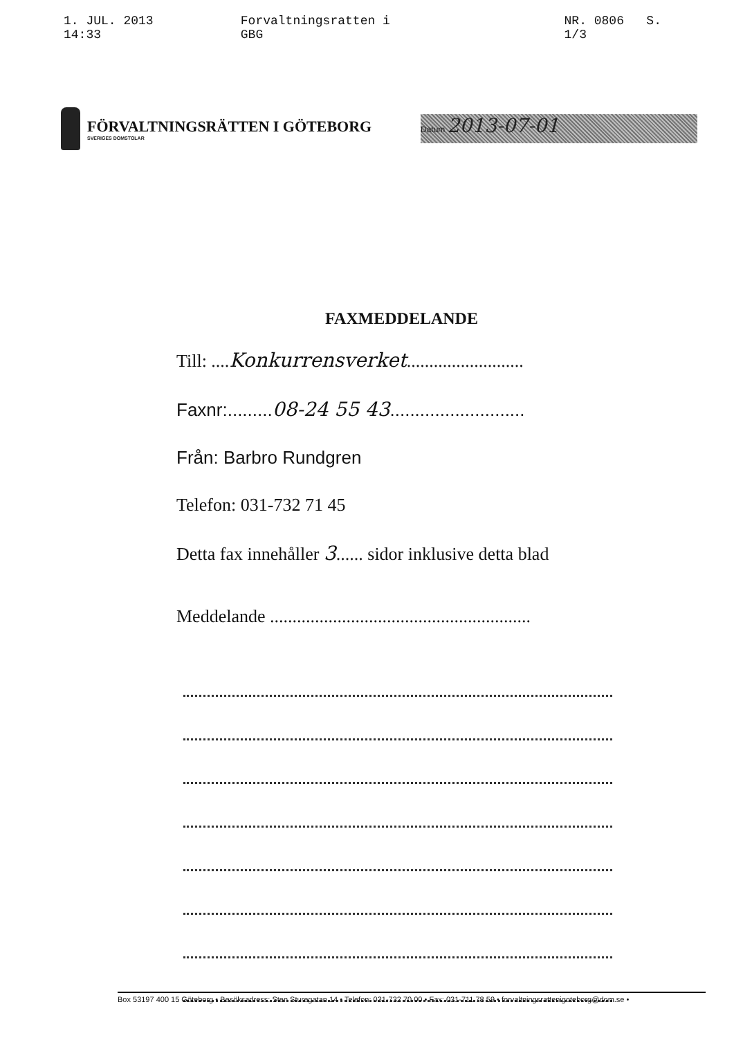1. JUL. 2013 14:33 Forvaltningsratten i GBG NR. 0806 S. 1/3
FÖRVALTNINGSRÄTTEN I GÖTEBORG
SVERIGES DOMSTOLAR
Datum 2013-07-01
FAXMEDDELANDE
Till: ....Konkurrensverket..........................
Faxnr:.........08-24 55 43...........................
Från: Barbro Rundgren
Telefon: 031-732 71 45
Detta fax innehåller 3...... sidor inklusive detta blad
Meddelande ..........................................................
Box 53197 400 15 Göteborg • Besöksadress: Sten Sturegatan 14 • Telefon: 031-732 70 00 • Fax: 031-711 78 59 • forvaltningsrattenigoteborg@dom.se •